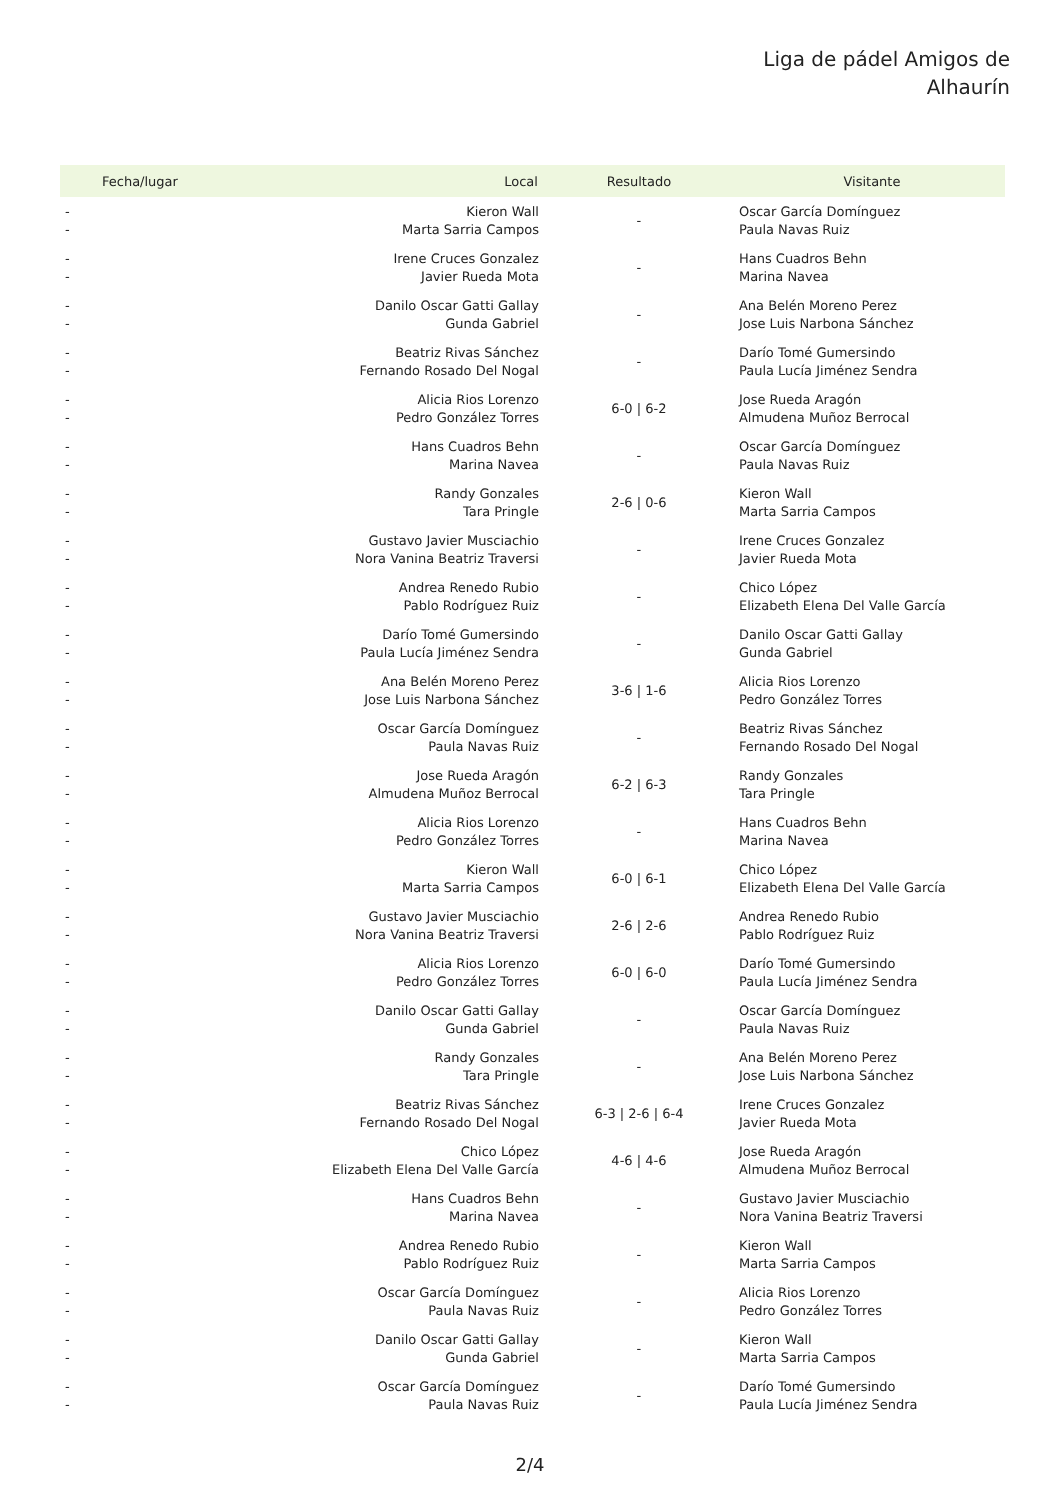Liga de pádel Amigos de
Alhaurín
| Fecha/lugar | Local | Resultado | Visitante |
| --- | --- | --- | --- |
| - - | Kieron Wall Marta Sarria Campos | - | Oscar García Domínguez Paula Navas Ruiz |
| - - | Irene Cruces Gonzalez Javier Rueda Mota | - | Hans Cuadros Behn Marina Navea |
| - - | Danilo Oscar Gatti Gallay Gunda Gabriel | - | Ana Belén Moreno Perez Jose Luis Narbona Sánchez |
| - - | Beatriz Rivas Sánchez Fernando Rosado Del Nogal | - | Darío Tomé Gumersindo Paula Lucía Jiménez Sendra |
| - - | Alicia Rios Lorenzo Pedro González Torres | 6-0 / 6-2 | Jose Rueda Aragón Almudena Muñoz Berrocal |
| - - | Hans Cuadros Behn Marina Navea | - | Oscar García Domínguez Paula Navas Ruiz |
| - - | Randy Gonzales Tara Pringle | 2-6 / 0-6 | Kieron Wall Marta Sarria Campos |
| - - | Gustavo Javier Musciachio Nora Vanina Beatriz Traversi | - | Irene Cruces Gonzalez Javier Rueda Mota |
| - - | Andrea Renedo Rubio Pablo Rodríguez Ruiz | - | Chico López Elizabeth Elena Del Valle García |
| - - | Darío Tomé Gumersindo Paula Lucía Jiménez Sendra | - | Danilo Oscar Gatti Gallay Gunda Gabriel |
| - - | Ana Belén Moreno Perez Jose Luis Narbona Sánchez | 3-6 / 1-6 | Alicia Rios Lorenzo Pedro González Torres |
| - - | Oscar García Domínguez Paula Navas Ruiz | - | Beatriz Rivas Sánchez Fernando Rosado Del Nogal |
| - - | Jose Rueda Aragón Almudena Muñoz Berrocal | 6-2 / 6-3 | Randy Gonzales Tara Pringle |
| - - | Alicia Rios Lorenzo Pedro González Torres | - | Hans Cuadros Behn Marina Navea |
| - - | Kieron Wall Marta Sarria Campos | 6-0 / 6-1 | Chico López Elizabeth Elena Del Valle García |
| - - | Gustavo Javier Musciachio Nora Vanina Beatriz Traversi | 2-6 / 2-6 | Andrea Renedo Rubio Pablo Rodríguez Ruiz |
| - - | Alicia Rios Lorenzo Pedro González Torres | 6-0 / 6-0 | Darío Tomé Gumersindo Paula Lucía Jiménez Sendra |
| - - | Danilo Oscar Gatti Gallay Gunda Gabriel | - | Oscar García Domínguez Paula Navas Ruiz |
| - - | Randy Gonzales Tara Pringle | - | Ana Belén Moreno Perez Jose Luis Narbona Sánchez |
| - - | Beatriz Rivas Sánchez Fernando Rosado Del Nogal | 6-3 / 2-6 / 6-4 | Irene Cruces Gonzalez Javier Rueda Mota |
| - - | Chico López Elizabeth Elena Del Valle García | 4-6 / 4-6 | Jose Rueda Aragón Almudena Muñoz Berrocal |
| - - | Hans Cuadros Behn Marina Navea | - | Gustavo Javier Musciachio Nora Vanina Beatriz Traversi |
| - - | Andrea Renedo Rubio Pablo Rodríguez Ruiz | - | Kieron Wall Marta Sarria Campos |
| - - | Oscar García Domínguez Paula Navas Ruiz | - | Alicia Rios Lorenzo Pedro González Torres |
| - - | Danilo Oscar Gatti Gallay Gunda Gabriel | - | Kieron Wall Marta Sarria Campos |
| - - | Oscar García Domínguez Paula Navas Ruiz | - | Darío Tomé Gumersindo Paula Lucía Jiménez Sendra |
2/4